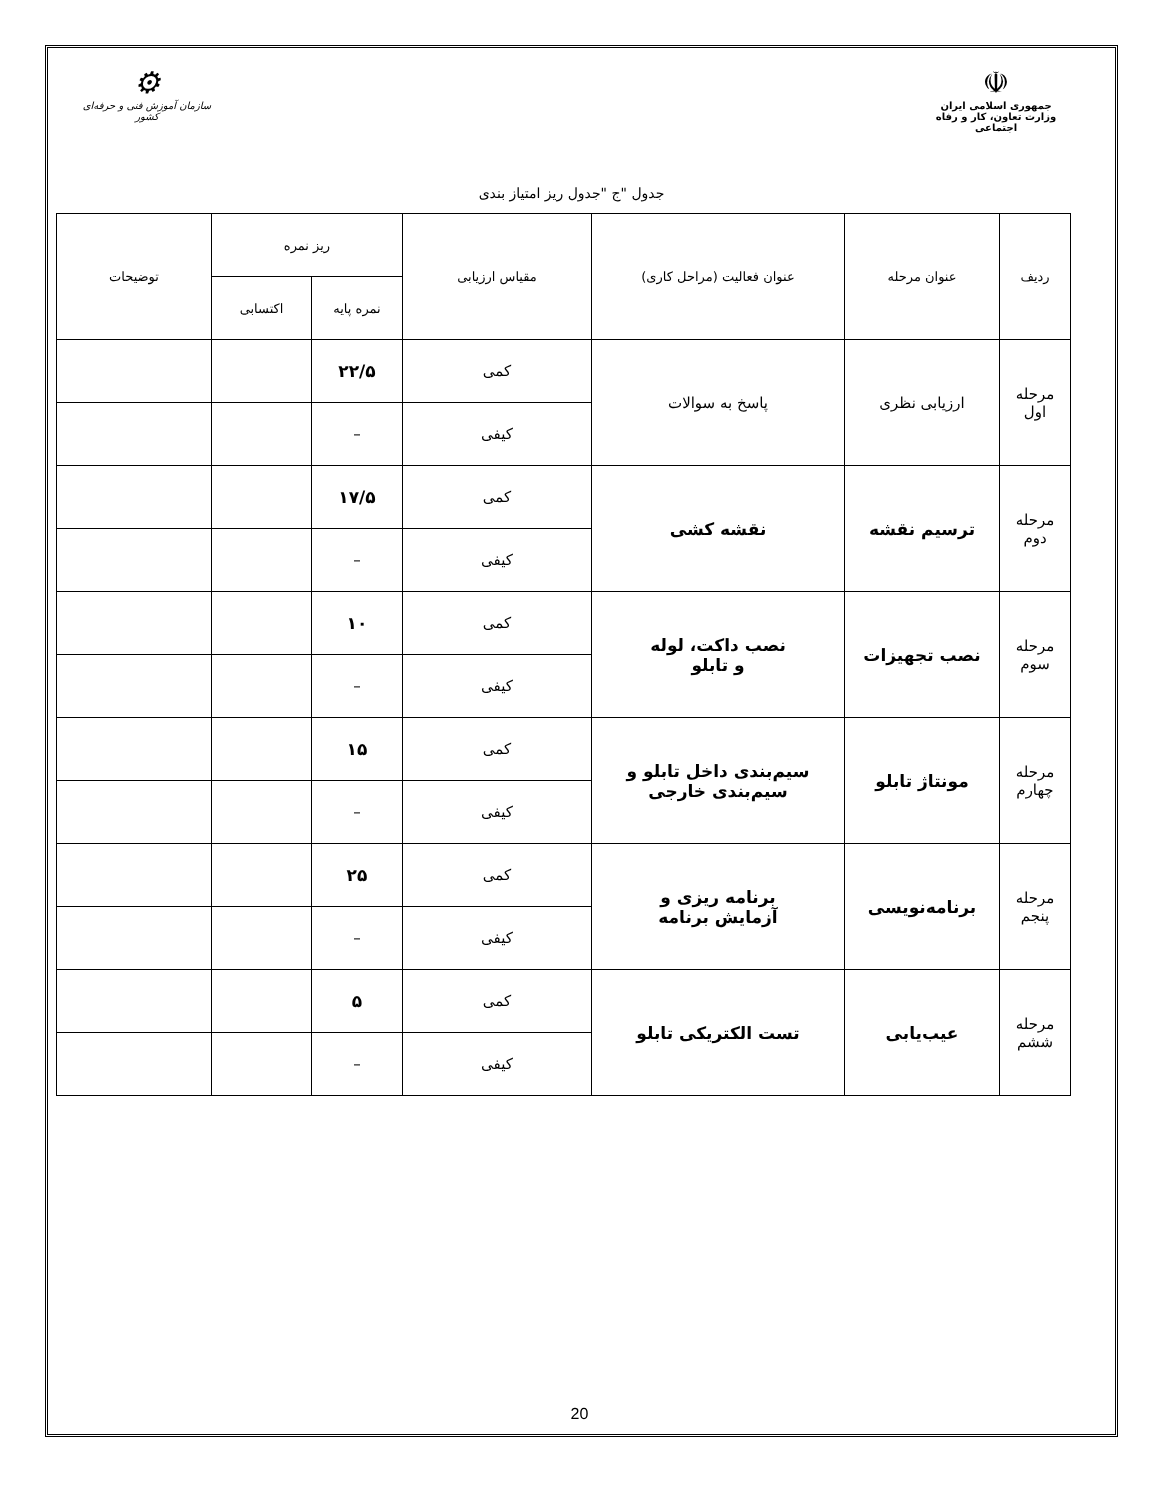☫
جمهوری اسلامی ایران
وزارت تعاون، کار و رفاه اجتماعی
⚙
سازمان آموزش فنی و حرفه‌ای کشور
جدول "ج "جدول ریز امتیاز بندی
| ردیف | عنوان مرحله | عنوان فعالیت (مراحل کاری) | مقیاس ارزیابی | ریز نمره | | توضیحات |
| --- | --- | --- | --- | --- | --- | --- |
| | | | | نمره پایه | اکتسابی | |
| مرحله اول | ارزیابی نظری | پاسخ به سوالات | کمی | ۲۲/۵ | | |
| | | | کیفی | – | | |
| مرحله دوم | ترسیم نقشه | نقشه کشی | کمی | ۱۷/۵ | | |
| | | | کیفی | – | | |
| مرحله سوم | نصب تجهیزات | نصب داکت، لوله و تابلو | کمی | ۱۰ | | |
| | | | کیفی | – | | |
| مرحله چهارم | مونتاژ تابلو | سیم‌بندی داخل تابلو و سیم‌بندی خارجی | کمی | ۱۵ | | |
| | | | کیفی | – | | |
| مرحله پنجم | برنامه‌نویسی | برنامه ریزی و آزمایش برنامه | کمی | ۲۵ | | |
| | | | کیفی | – | | |
| مرحله ششم | عیب‌یابی | تست الکتریکی تابلو | کمی | ۵ | | |
| | | | کیفی | – | | |
20